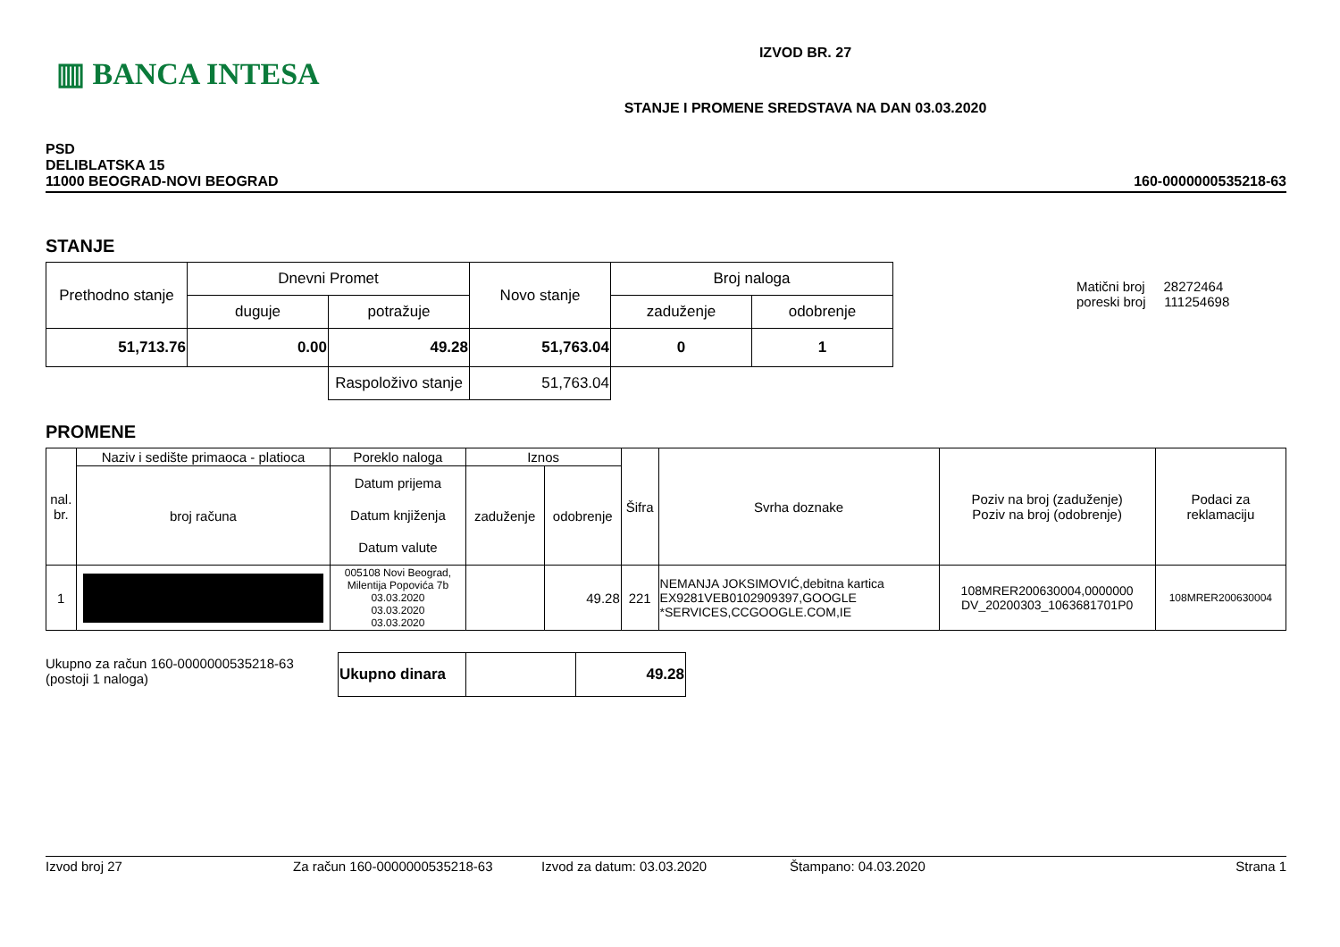▥ BANCA INTESA
IZVOD BR. 27
STANJE I PROMENE SREDSTAVA NA DAN 03.03.2020
PSD
DELIBLATSKA 15
11000 BEOGRAD-NOVI BEOGRAD
160-0000000535218-63
STANJE
| Prethodno stanje | Dnevni Promet | | Novo stanje | Broj naloga | |
| | duguje | potražuje | | zaduženje | odobrenje |
| 51,713.76 | 0.00 | 49.28 | 51,763.04 | 0 | 1 |
| | | Raspoloživo stanje | 51,763.04 | | |
Matični broj 28272464
poreski broj 111254698
PROMENE
| nal. br. | Naziv i sedište primaoca - platioca | Poreklo naloga | Iznos | | Šifra | Svrha doznake | Poziv na broj (zaduženje) Poziv na broj (odobrenje) | Podaci za reklamaciju |
| --- | --- | --- | --- | --- | --- | --- | --- | --- |
| | broj računa | Datum prijema Datum knjiženja Datum valute | zaduženje | odobrenje | | | | |
| 1 | | 005108 Novi Beograd, Milentija Popovića 7b 03.03.2020 03.03.2020 03.03.2020 | | 49.28 | 221 | NEMANJA JOKSIMOVIĆ,debitna kartica EX9281VEB0102909397,GOOGLE *SERVICES,CCGOOGLE.COM,IE | 108MRER200630004,0000000 DV_20200303_1063681701P0 | 108MRER200630004 |
Ukupno za račun 160-0000000535218-63
(postoji 1 naloga)
| Ukupno dinara | | 49.28 |
Izvod broj 27 Za račun 160-0000000535218-63 Izvod za datum: 03.03.2020 Štampano: 04.03.2020 Strana 1